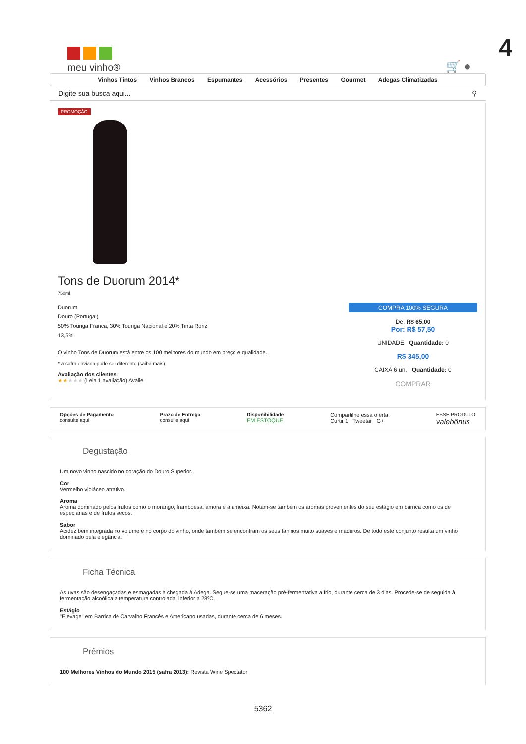4
meu vinho®
🛒 ●
Vinhos Tintos Vinhos Brancos Espumantes Acessórios Presentes Gourmet Adegas Climatizadas
Digite sua busca aqui... ⚲
PROMOÇÃO
Tons de Duorum 2014*
750ml
Duorum
Douro (Portugal)
50% Touriga Franca, 30% Touriga Nacional e 20% Tinta Roriz
13,5%
O vinho Tons de Duorum está entre os 100 melhores do mundo em preço e qualidade.
* a safra enviada pode ser diferente (saiba mais).
Avaliação dos clientes:
★★★★★ (Leia 1 avaliação) Avalie
COMPRA 100% SEGURA
De: R$ 65,00
Por: R$ 57,50
UNIDADE Quantidade: 0
R$ 345,00
CAIXA 6 un. Quantidade: 0
COMPRAR
Opções de Pagamento
consulte aqui
Prazo de Entrega
consulte aqui
Disponibilidade
EM ESTOQUE
Compartilhe essa oferta:
Curtir 1 Tweetar G+
ESSE PRODUTO
valebônus
Degustação
Um novo vinho nascido no coração do Douro Superior.
Cor
Vermelho violáceo atrativo.
Aroma
Aroma dominado pelos frutos como o morango, framboesa, amora e a ameixa. Notam-se também os aromas provenientes do seu estágio em barrica como os de especiarias e de frutos secos.
Sabor
Acidez bem integrada no volume e no corpo do vinho, onde também se encontram os seus taninos muito suaves e maduros. De todo este conjunto resulta um vinho dominado pela elegância.
Ficha Técnica
As uvas são desengaçadas e esmagadas à chegada à Adega. Segue-se uma maceração pré-fermentativa a frio, durante cerca de 3 dias. Procede-se de seguida à fermentação alcoólica a temperatura controlada, inferior a 28ºC.
Estágio
"Elevage" em Barrica de Carvalho Francês e Americano usadas, durante cerca de 6 meses.
Prêmios
100 Melhores Vinhos do Mundo 2015 (safra 2013): Revista Wine Spectator
5362